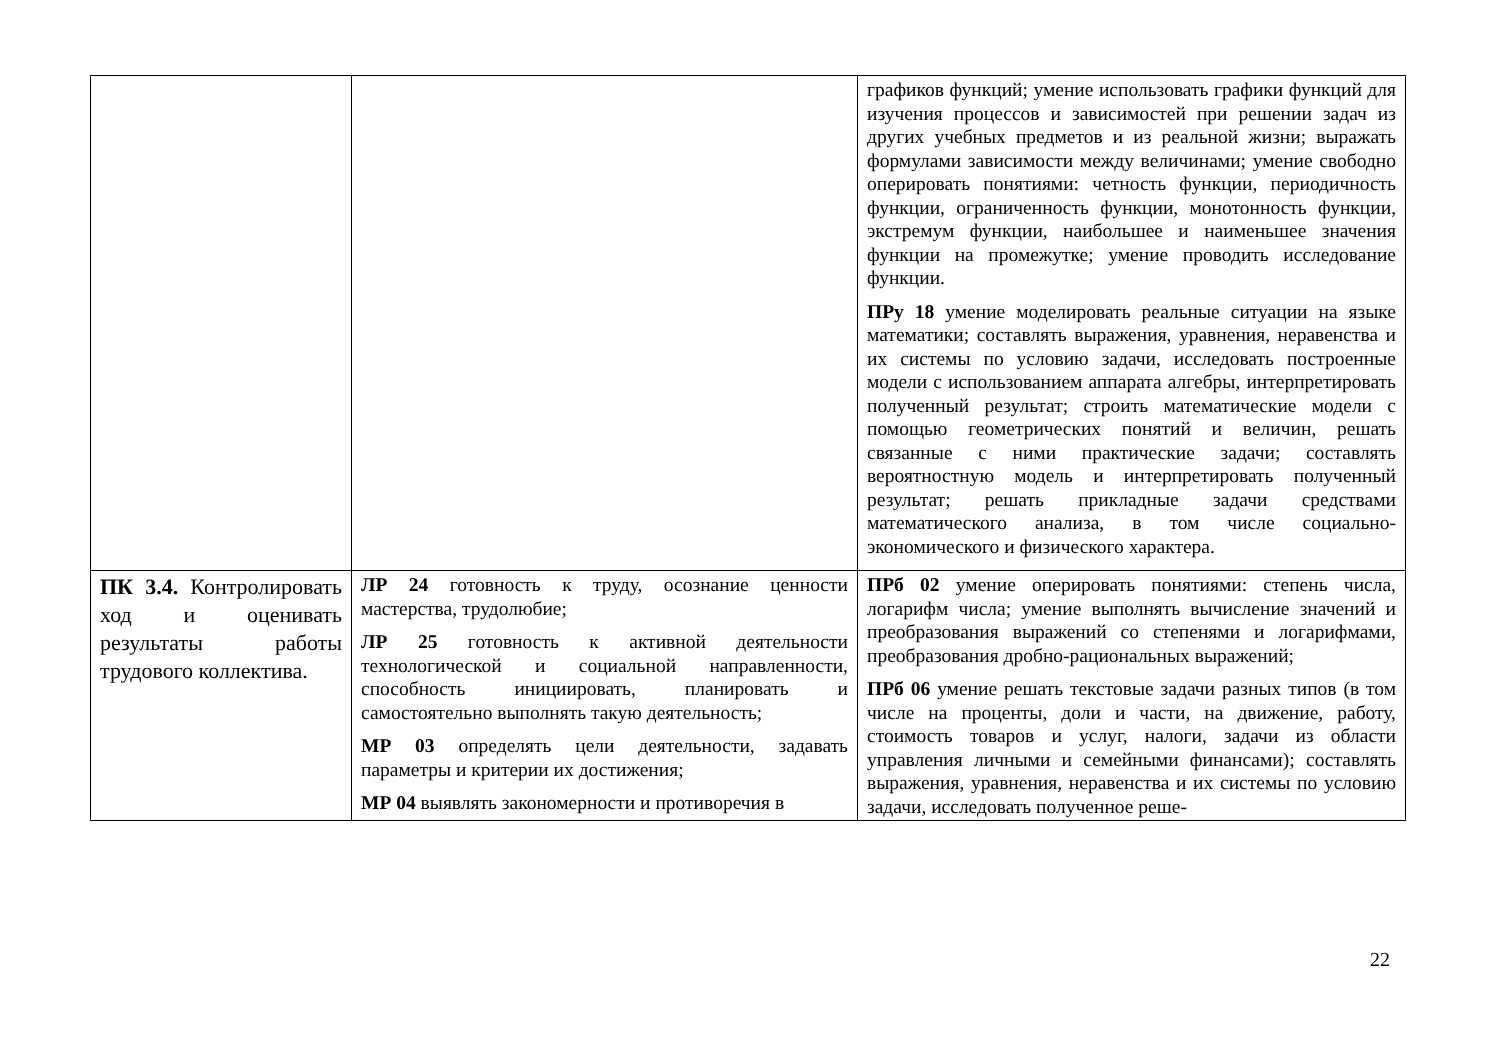| | | графиков функций; умение использовать графики функций для изучения процессов и зависимостей при решении задач из других учебных предметов и из реальной жизни; выражать формулами зависимости между величинами; умение свободно оперировать понятиями: четность функции, периодичность функции, ограниченность функции, монотонность функции, экстремум функции, наибольшее и наименьшее значения функции на промежутке; умение проводить исследование функции. ПРу 18 умение моделировать реальные ситуации на языке математики; составлять выражения, уравнения, неравенства и их системы по условию задачи, исследовать построенные модели с использованием аппарата алгебры, интерпретировать полученный результат; строить математические модели с помощью геометрических понятий и величин, решать связанные с ними практические задачи; составлять вероятностную модель и интерпретировать полученный результат; решать прикладные задачи средствами математического анализа, в том числе социально-экономического и физического характера. |
| ПК 3.4. Контролировать ход и оценивать результаты работы трудового коллектива. | ЛР 24 готовность к труду, осознание ценности мастерства, трудолюбие; ЛР 25 готовность к активной деятельности технологической и социальной направленности, способность инициировать, планировать и самостоятельно выполнять такую деятельность; МР 03 определять цели деятельности, задавать параметры и критерии их достижения; МР 04 выявлять закономерности и противоречия в | ПРб 02 умение оперировать понятиями: степень числа, логарифм числа; умение выполнять вычисление значений и преобразования выражений со степенями и логарифмами, преобразования дробно-рациональных выражений; ПРб 06 умение решать текстовые задачи разных типов (в том числе на проценты, доли и части, на движение, работу, стоимость товаров и услуг, налоги, задачи из области управления личными и семейными финансами); составлять выражения, уравнения, неравенства и их системы по условию задачи, исследовать полученное реше- |
22